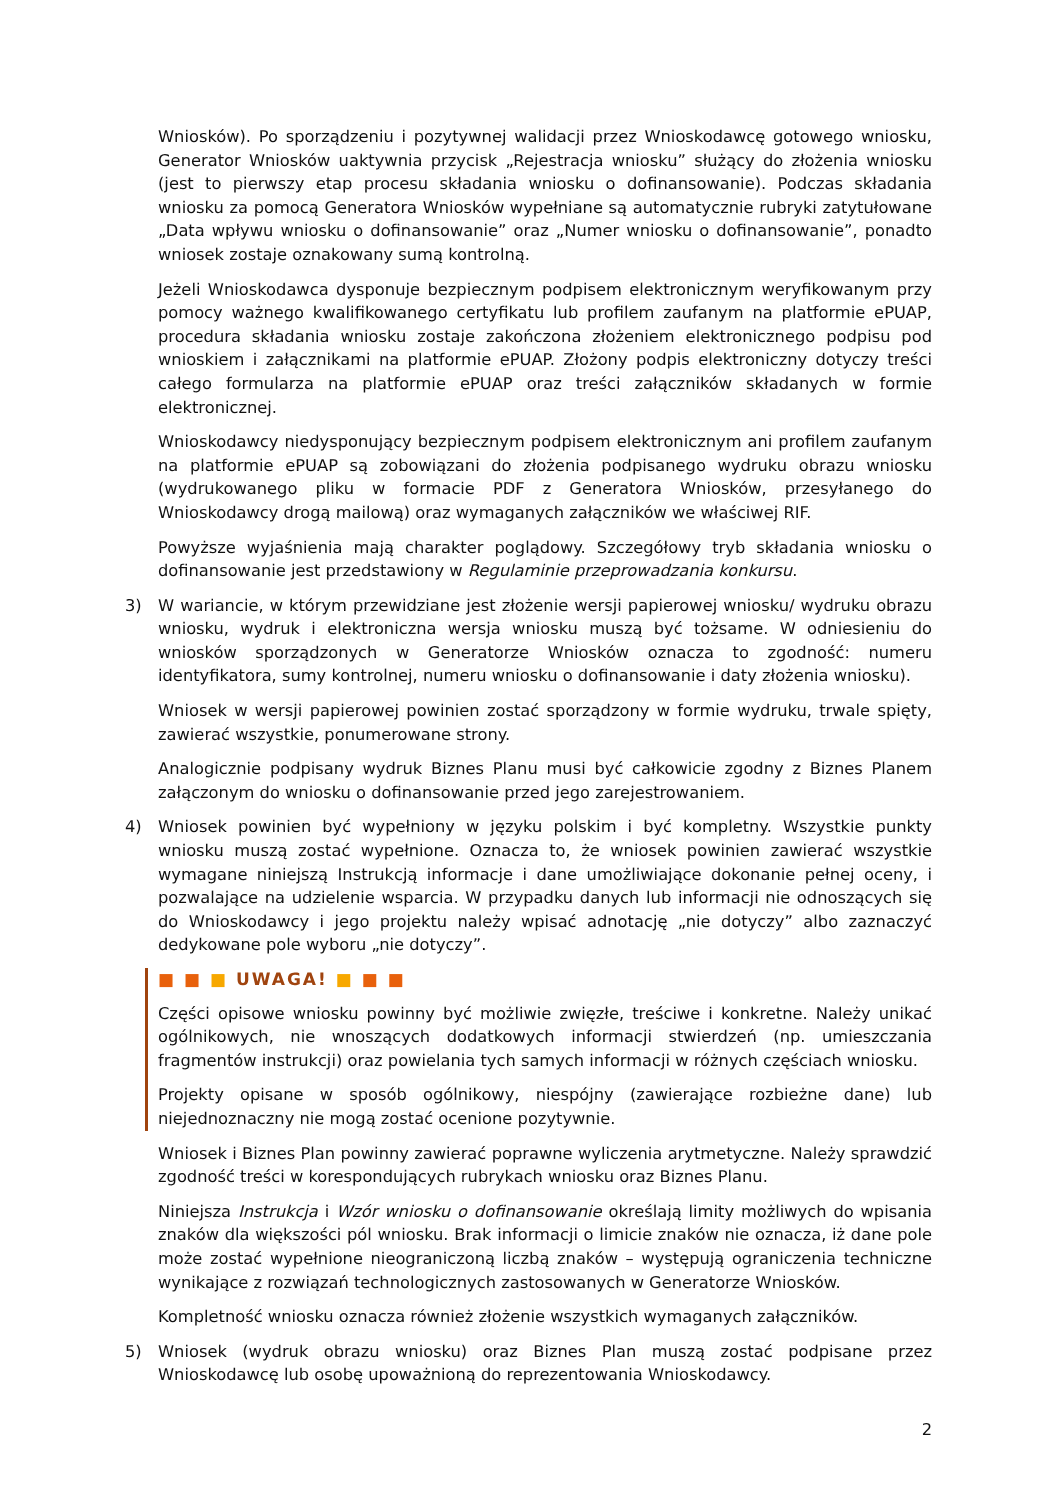Wniosków). Po sporządzeniu i pozytywnej walidacji przez Wnioskodawcę gotowego wniosku, Generator Wniosków uaktywnia przycisk „Rejestracja wniosku” służący do złożenia wniosku (jest to pierwszy etap procesu składania wniosku o dofinansowanie). Podczas składania wniosku za pomocą Generatora Wniosków wypełniane są automatycznie rubryki zatytułowane „Data wpływu wniosku o dofinansowanie” oraz „Numer wniosku o dofinansowanie”, ponadto wniosek zostaje oznakowany sumą kontrolną.
Jeżeli Wnioskodawca dysponuje bezpiecznym podpisem elektronicznym weryfikowanym przy pomocy ważnego kwalifikowanego certyfikatu lub profilem zaufanym na platformie ePUAP, procedura składania wniosku zostaje zakończona złożeniem elektronicznego podpisu pod wnioskiem i załącznikami na platformie ePUAP. Złożony podpis elektroniczny dotyczy treści całego formularza na platformie ePUAP oraz treści załączników składanych w formie elektronicznej.
Wnioskodawcy niedysponujący bezpiecznym podpisem elektronicznym ani profilem zaufanym na platformie ePUAP są zobowiązani do złożenia podpisanego wydruku obrazu wniosku (wydrukowanego pliku w formacie PDF z Generatora Wniosków, przesyłanego do Wnioskodawcy drogą mailową) oraz wymaganych załączników we właściwej RIF.
Powyższe wyjaśnienia mają charakter poglądowy. Szczegółowy tryb składania wniosku o dofinansowanie jest przedstawiony w Regulaminie przeprowadzania konkursu.
3) W wariancie, w którym przewidziane jest złożenie wersji papierowej wniosku/ wydruku obrazu wniosku, wydruk i elektroniczna wersja wniosku muszą być tożsame. W odniesieniu do wniosków sporządzonych w Generatorze Wniosków oznacza to zgodność: numeru identyfikatora, sumy kontrolnej, numeru wniosku o dofinansowanie i daty złożenia wniosku).
Wniosek w wersji papierowej powinien zostać sporządzony w formie wydruku, trwale spięty, zawierać wszystkie, ponumerowane strony.
Analogicznie podpisany wydruk Biznes Planu musi być całkowicie zgodny z Biznes Planem załączonym do wniosku o dofinansowanie przed jego zarejestrowaniem.
4) Wniosek powinien być wypełniony w języku polskim i być kompletny. Wszystkie punkty wniosku muszą zostać wypełnione. Oznacza to, że wniosek powinien zawierać wszystkie wymagane niniejszą Instrukcją informacje i dane umożliwiające dokonanie pełnej oceny, i pozwalające na udzielenie wsparcia. W przypadku danych lub informacji nie odnoszących się do Wnioskodawcy i jego projektu należy wpisać adnotację „nie dotyczy” albo zaznaczyć dedykowane pole wyboru „nie dotyczy”.
■ ■ ■ UWAGA! ■ ■ ■
Części opisowe wniosku powinny być możliwie zwięzłe, treściwe i konkretne. Należy unikać ogólnikowych, nie wnoszących dodatkowych informacji stwierdzeń (np. umieszczania fragmentów instrukcji) oraz powielania tych samych informacji w różnych częściach wniosku.
Projekty opisane w sposób ogólnikowy, niespójny (zawierające rozbieżne dane) lub niejednoznaczny nie mogą zostać ocenione pozytywnie.
Wniosek i Biznes Plan powinny zawierać poprawne wyliczenia arytmetyczne. Należy sprawdzić zgodność treści w korespondujących rubrykach wniosku oraz Biznes Planu.
Niniejsza Instrukcja i Wzór wniosku o dofinansowanie określają limity możliwych do wpisania znaków dla większości pól wniosku. Brak informacji o limicie znaków nie oznacza, iż dane pole może zostać wypełnione nieograniczoną liczbą znaków – występują ograniczenia techniczne wynikające z rozwiązań technologicznych zastosowanych w Generatorze Wniosków.
Kompletność wniosku oznacza również złożenie wszystkich wymaganych załączników.
5) Wniosek (wydruk obrazu wniosku) oraz Biznes Plan muszą zostać podpisane przez Wnioskodawcę lub osobę upoważnioną do reprezentowania Wnioskodawcy.
2